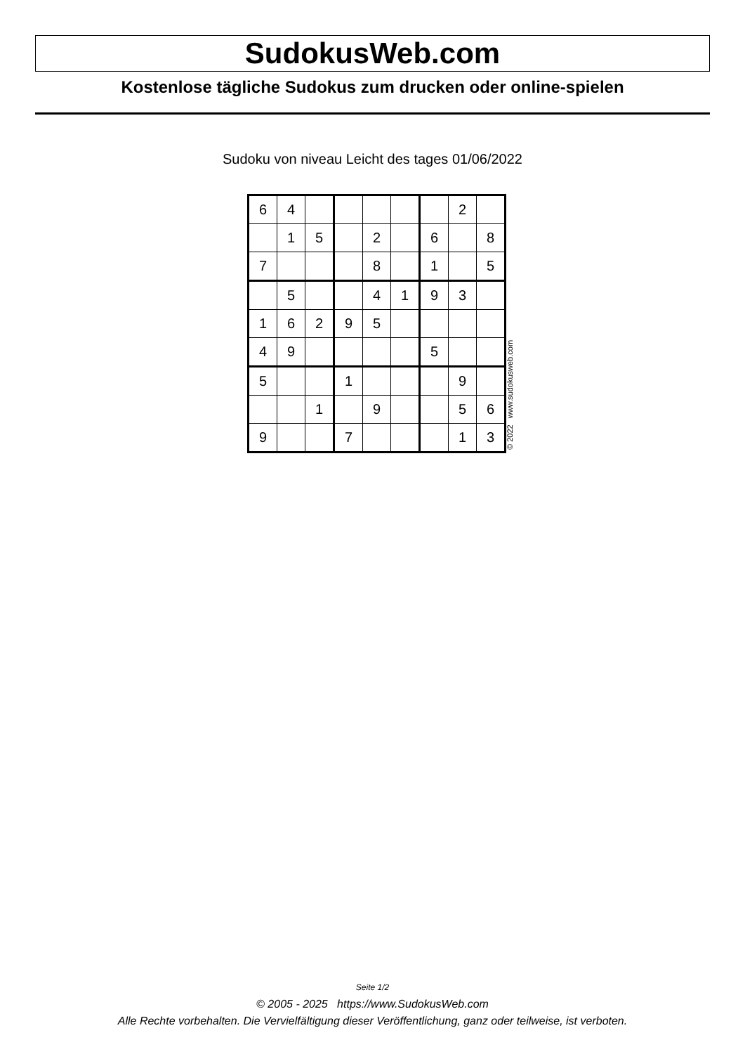SudokusWeb.com
Kostenlose tägliche Sudokus zum drucken oder online-spielen
Sudoku von niveau Leicht des tages 01/06/2022
| 6 | 4 | | | | | | 2 | |
| | 1 | 5 | | 2 | | 6 | | 8 |
| 7 | | | | 8 | | 1 | | 5 |
| | 5 | | | 4 | 1 | 9 | 3 | |
| 1 | 6 | 2 | 9 | 5 | | | | |
| 4 | 9 | | | | | 5 | | |
| 5 | | | 1 | | | | 9 | |
| | | 1 | | 9 | | | 5 | 6 |
| 9 | | | 7 | | | | 1 | 3 |
© 2022 www.sudokusweb.com
Seite 1/2
© 2005 - 2025 https://www.SudokusWeb.com
Alle Rechte vorbehalten. Die Vervielfältigung dieser Veröffentlichung, ganz oder teilweise, ist verboten.